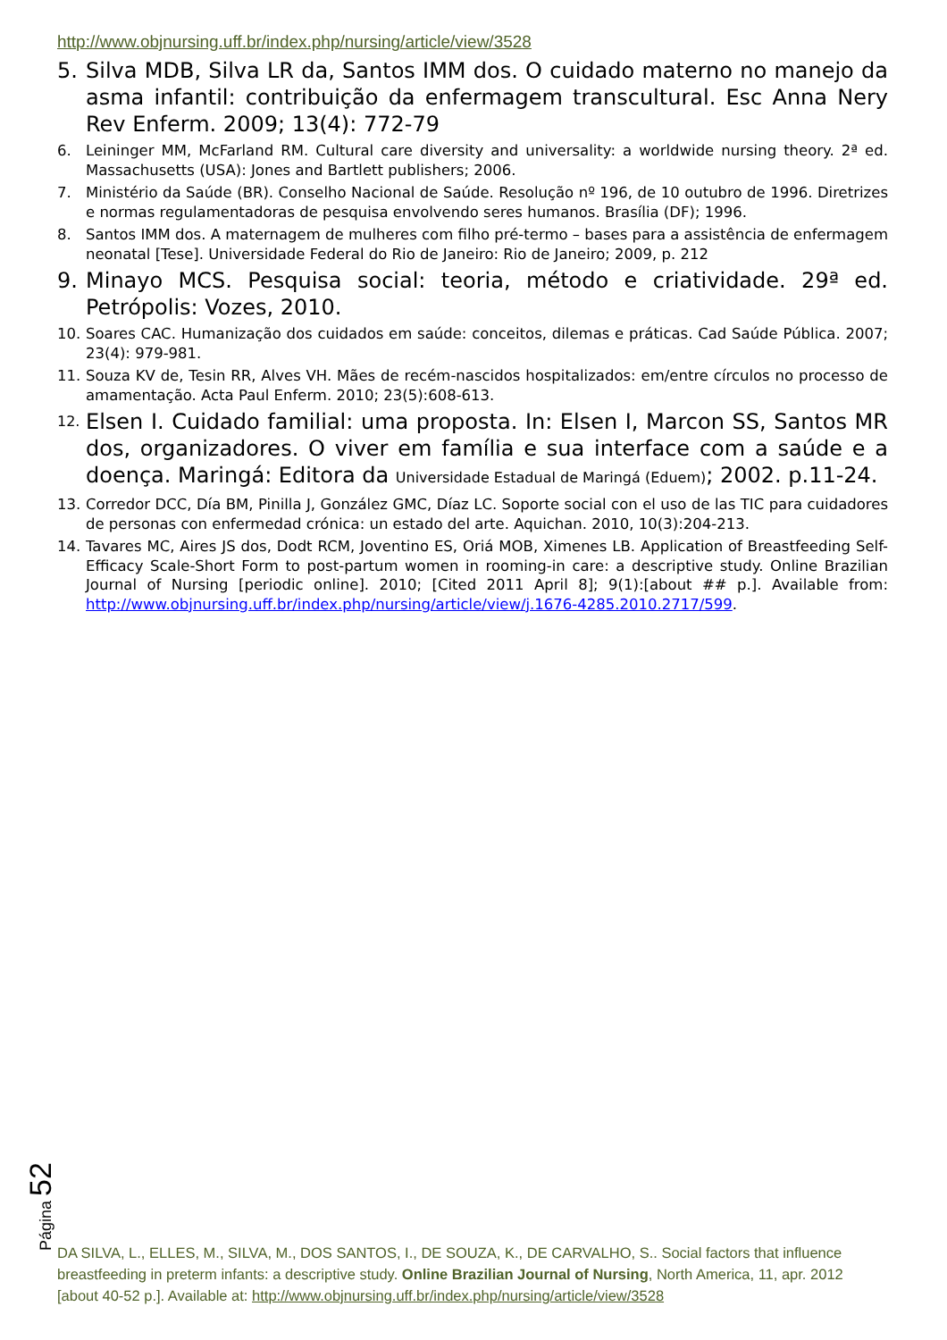http://www.objnursing.uff.br/index.php/nursing/article/view/3528
5. Silva MDB, Silva LR da, Santos IMM dos. O cuidado materno no manejo da asma infantil: contribuição da enfermagem transcultural. Esc Anna Nery Rev Enferm. 2009; 13(4): 772-79
6. Leininger MM, McFarland RM. Cultural care diversity and universality: a worldwide nursing theory. 2ª ed. Massachusetts (USA): Jones and Bartlett publishers; 2006.
7. Ministério da Saúde (BR). Conselho Nacional de Saúde. Resolução nº 196, de 10 outubro de 1996. Diretrizes e normas regulamentadoras de pesquisa envolvendo seres humanos. Brasília (DF); 1996.
8. Santos IMM dos. A maternagem de mulheres com filho pré-termo – bases para a assistência de enfermagem neonatal [Tese]. Universidade Federal do Rio de Janeiro: Rio de Janeiro; 2009, p. 212
9. Minayo MCS. Pesquisa social: teoria, método e criatividade. 29ª ed. Petrópolis: Vozes, 2010.
10. Soares CAC. Humanização dos cuidados em saúde: conceitos, dilemas e práticas. Cad Saúde Pública. 2007; 23(4): 979-981.
11. Souza KV de, Tesin RR, Alves VH. Mães de recém-nascidos hospitalizados: em/entre círculos no processo de amamentação. Acta Paul Enferm. 2010; 23(5):608-613.
12. Elsen I. Cuidado familial: uma proposta. In: Elsen I, Marcon SS, Santos MR dos, organizadores. O viver em família e sua interface com a saúde e a doença. Maringá: Editora da Universidade Estadual de Maringá (Eduem); 2002. p.11-24.
13. Corredor DCC, Día BM, Pinilla J, González GMC, Díaz LC. Soporte social con el uso de las TIC para cuidadores de personas con enfermedad crónica: un estado del arte. Aquichan. 2010, 10(3):204-213.
14. Tavares MC, Aires JS dos, Dodt RCM, Joventino ES, Oriá MOB, Ximenes LB. Application of Breastfeeding Self-Efficacy Scale-Short Form to post-partum women in rooming-in care: a descriptive study. Online Brazilian Journal of Nursing [periodic online]. 2010; [Cited 2011 April 8]; 9(1):[about ## p.]. Available from: http://www.objnursing.uff.br/index.php/nursing/article/view/j.1676-4285.2010.2717/599.
Página 52
DA SILVA, L., ELLES, M., SILVA, M., DOS SANTOS, I., DE SOUZA, K., DE CARVALHO, S.. Social factors that influence breastfeeding in preterm infants: a descriptive study. Online Brazilian Journal of Nursing, North America, 11, apr. 2012 [about 40-52 p.]. Available at: http://www.objnursing.uff.br/index.php/nursing/article/view/3528